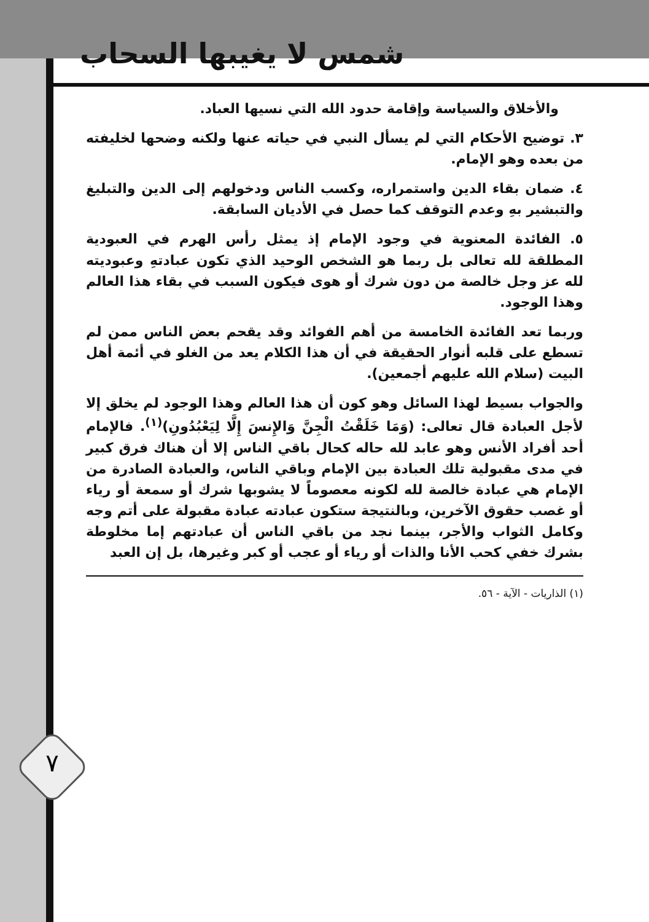شمس لا يغيبها السحاب
٧
والأخلاق والسياسة وإقامة حدود الله التي نسيها العباد.
٣. توضيح الأحكام التي لم يسأل النبي في حياته عنها ولكنه وضحها لخليفته من بعده وهو الإمام.
٤. ضمان بقاء الدين واستمراره، وكسب الناس ودخولهم إلى الدين والتبليغ والتبشير بهِ وعدم التوقف كما حصل في الأديان السابقة.
٥. الفائدة المعنوية في وجود الإمام إذ يمثل رأس الهرم في العبودية المطلقة لله تعالى بل ربما هو الشخص الوحيد الذي تكون عبادتهِ وعبوديته لله عز وجل خالصة من دون شرك أو هوى فيكون السبب في بقاء هذا العالم وهذا الوجود.
وربما تعد الفائدة الخامسة من أهم الفوائد وقد يقحم بعض الناس ممن لم تسطع على قلبه أنوار الحقيقة في أن هذا الكلام يعد من الغلو في أئمة أهل البيت (سلام الله عليهم أجمعين).
والجواب بسيط لهذا السائل وهو كون أن هذا العالم وهذا الوجود لم يخلق إلا لأجل العبادة قال تعالى: (وَمَا خَلَقْتُ الْجِنَّ وَالإِنسَ إِلَّا لِيَعْبُدُونِ)<sup>(١)</sup>. فالإمام أحد أفراد الأنس وهو عابد لله حاله كحال باقي الناس إلا أن هناك فرق كبير في مدى مقبولية تلك العبادة بين الإمام وباقي الناس، والعبادة الصادرة من الإمام هي عبادة خالصة لله لكونه معصوماً لا يشوبها شرك أو سمعة أو رياء أو غصب حقوق الآخرين، وبالنتيجة ستكون عبادته عبادة مقبولة على أتم وجه وكامل الثواب والأجر، بينما نجد من باقي الناس أن عبادتهم إما مخلوطة بشرك خفي كحب الأنا والذات أو رياء أو عجب أو كبر وغيرها، بل إن العبد
(١) الذاريات - الآية - ٥٦.